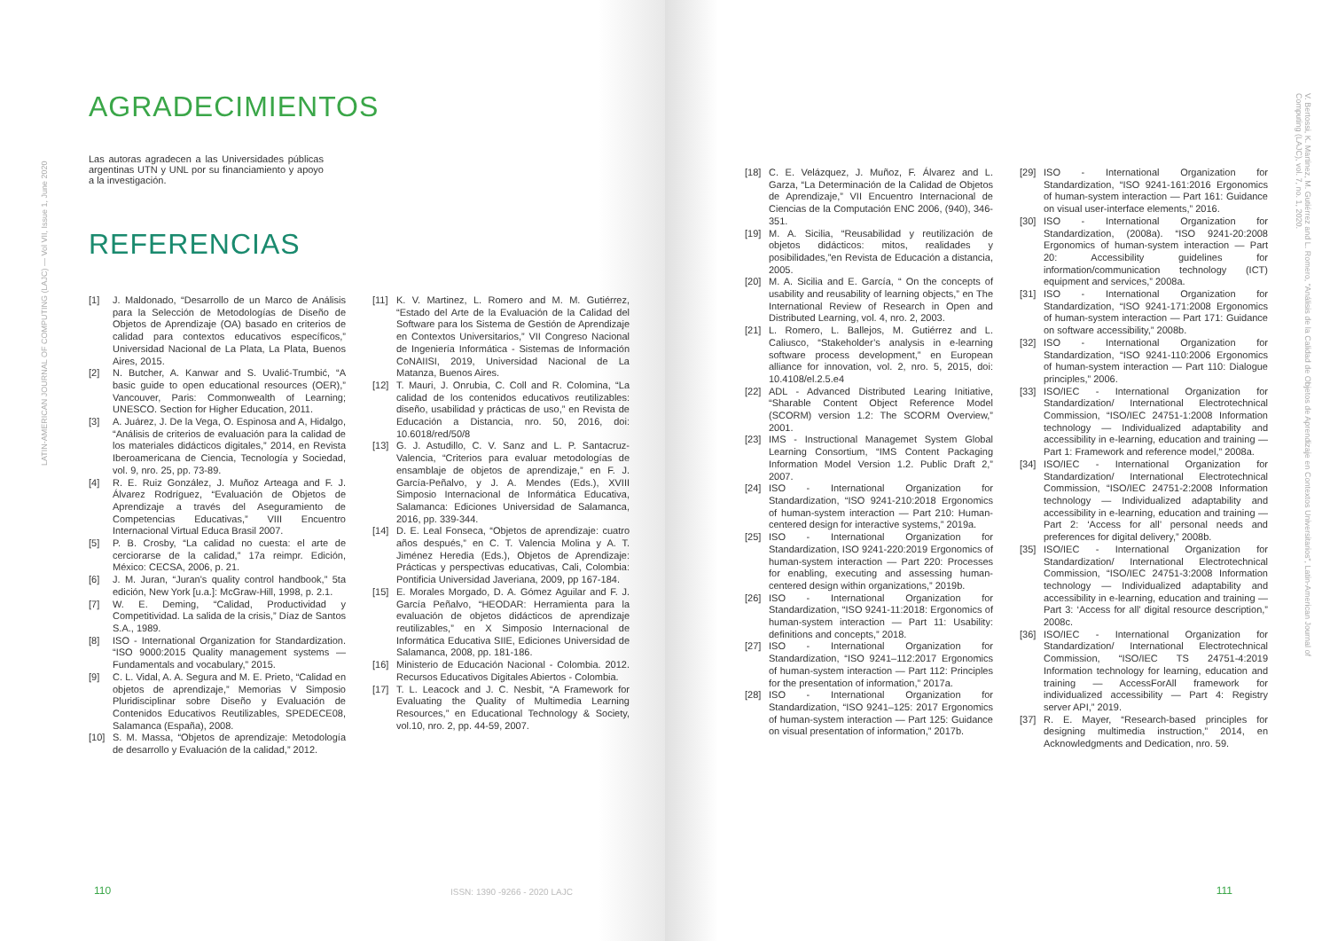LATIN-AMERICAN JOURNAL OF COMPUTING (LAJC) — Vol VII, Issue 1, June 2020
AGRADECIMIENTOS
Las autoras agradecen a las Universidades públicas argentinas UTN y UNL por su financiamiento y apoyo a la investigación.
REFERENCIAS
[1] J. Maldonado, “Desarrollo de un Marco de Análisis para la Selección de Metodologías de Diseño de Objetos de Aprendizaje (OA) basado en criterios de calidad para contextos educativos específicos,” Universidad Nacional de La Plata, La Plata, Buenos Aires, 2015.
[2] N. Butcher, A. Kanwar and S. Uvalić-Trumbić, “A basic guide to open educational resources (OER),” Vancouver, Paris: Commonwealth of Learning; UNESCO. Section for Higher Education, 2011.
[3] A. Juárez, J. De la Vega, O. Espinosa and A, Hidalgo, “Análisis de criterios de evaluación para la calidad de los materiales didácticos digitales,” 2014, en Revista Iberoamericana de Ciencia, Tecnología y Sociedad, vol. 9, nro. 25, pp. 73-89.
[4] R. E. Ruiz González, J. Muñoz Arteaga and F. J. Álvarez Rodríguez, “Evaluación de Objetos de Aprendizaje a través del Aseguramiento de Competencias Educativas,” VIII Encuentro Internacional Virtual Educa Brasil 2007.
[5] P. B. Crosby, “La calidad no cuesta: el arte de cerciorarse de la calidad,” 17a reimpr. Edición, México: CECSA, 2006, p. 21.
[6] J. M. Juran, “Juran's quality control handbook,” 5ta edición, New York [u.a.]: McGraw-Hill, 1998, p. 2.1.
[7] W. E. Deming, “Calidad, Productividad y Competitividad. La salida de la crisis,” Díaz de Santos S.A., 1989.
[8] ISO - International Organization for Standardization. “ISO 9000:2015 Quality management systems — Fundamentals and vocabulary,” 2015.
[9] C. L. Vidal, A. A. Segura and M. E. Prieto, “Calidad en objetos de aprendizaje,” Memorias V Simposio Pluridisciplinar sobre Diseño y Evaluación de Contenidos Educativos Reutilizables, SPEDECE08, Salamanca (España), 2008.
[10] S. M. Massa, “Objetos de aprendizaje: Metodología de desarrollo y Evaluación de la calidad,” 2012.
[11] K. V. Martinez, L. Romero and M. M. Gutiérrez, “Estado del Arte de la Evaluación de la Calidad del Software para los Sistema de Gestión de Aprendizaje en Contextos Universitarios,” VII Congreso Nacional de Ingeniería Informática - Sistemas de Información CoNAIISI, 2019, Universidad Nacional de La Matanza, Buenos Aires.
[12] T. Mauri, J. Onrubia, C. Coll and R. Colomina, “La calidad de los contenidos educativos reutilizables: diseño, usabilidad y prácticas de uso,” en Revista de Educación a Distancia, nro. 50, 2016, doi: 10.6018/red/50/8
[13] G. J. Astudillo, C. V. Sanz and L. P. Santacruz-Valencia, “Criterios para evaluar metodologías de ensamblaje de objetos de aprendizaje,” en F. J. García-Peñalvo, y J. A. Mendes (Eds.), XVIII Simposio Internacional de Informática Educativa, Salamanca: Ediciones Universidad de Salamanca, 2016, pp. 339-344.
[14] D. E. Leal Fonseca, “Objetos de aprendizaje: cuatro años después,” en C. T. Valencia Molina y A. T. Jiménez Heredia (Eds.), Objetos de Aprendizaje: Prácticas y perspectivas educativas, Cali, Colombia: Pontificia Universidad Javeriana, 2009, pp 167-184.
[15] E. Morales Morgado, D. A. Gómez Aguilar and F. J. García Peñalvo, “HEODAR: Herramienta para la evaluación de objetos didácticos de aprendizaje reutilizables,” en X Simposio Internacional de Informática Educativa SIIE, Ediciones Universidad de Salamanca, 2008, pp. 181-186.
[16] Ministerio de Educación Nacional - Colombia. 2012. Recursos Educativos Digitales Abiertos - Colombia.
[17] T. L. Leacock and J. C. Nesbit, “A Framework for Evaluating the Quality of Multimedia Learning Resources,” en Educational Technology & Society, vol.10, nro. 2, pp. 44-59, 2007.
110 ISSN: 1390 -9266 - 2020 LAJC
[18] C. E. Velázquez, J. Muñoz, F. Álvarez and L. Garza, “La Determinación de la Calidad de Objetos de Aprendizaje,” VII Encuentro Internacional de Ciencias de la Computación ENC 2006, (940), 346-351.
[19] M. A. Sicilia, “Reusabilidad y reutilización de objetos didácticos: mitos, realidades y posibilidades,”en Revista de Educación a distancia, 2005.
[20] M. A. Sicilia and E. García, “ On the concepts of usability and reusability of learning objects,” en The International Review of Research in Open and Distributed Learning, vol. 4, nro. 2, 2003.
[21] L. Romero, L. Ballejos, M. Gutiérrez and L. Caliusco, “Stakeholder’s analysis in e-learning software process development,” en European alliance for innovation, vol. 2, nro. 5, 2015, doi: 10.4108/el.2.5.e4
[22] ADL - Advanced Distributed Learing Initiative, “Sharable Content Object Reference Model (SCORM) version 1.2: The SCORM Overview,” 2001.
[23] IMS - Instructional Managemet System Global Learning Consortium, “IMS Content Packaging Information Model Version 1.2. Public Draft 2,” 2007.
[24] ISO - International Organization for Standardization, “ISO 9241-210:2018 Ergonomics of human-system interaction — Part 210: Human-centered design for interactive systems,” 2019a.
[25] ISO - International Organization for Standardization, ISO 9241-220:2019 Ergonomics of human-system interaction — Part 220: Processes for enabling, executing and assessing human-centered design within organizations,” 2019b.
[26] ISO - International Organization for Standardization, “ISO 9241-11:2018: Ergonomics of human-system interaction — Part 11: Usability: definitions and concepts,” 2018.
[27] ISO - International Organization for Standardization, “ISO 9241–112:2017 Ergonomics of human-system interaction — Part 112: Principles for the presentation of information,” 2017a.
[28] ISO - International Organization for Standardization, “ISO 9241–125: 2017 Ergonomics of human-system interaction — Part 125: Guidance on visual presentation of information,” 2017b.
[29] ISO - International Organization for Standardization, “ISO 9241-161:2016 Ergonomics of human-system interaction — Part 161: Guidance on visual user-interface elements,” 2016.
[30] ISO - International Organization for Standardization, (2008a). “ISO 9241-20:2008 Ergonomics of human-system interaction — Part 20: Accessibility guidelines for information/communication technology (ICT) equipment and services,” 2008a.
[31] ISO - International Organization for Standardization, “ISO 9241-171:2008 Ergonomics of human-system interaction — Part 171: Guidance on software accessibility,” 2008b.
[32] ISO - International Organization for Standardization, “ISO 9241-110:2006 Ergonomics of human-system interaction — Part 110: Dialogue principles,” 2006.
[33] ISO/IEC - International Organization for Standardization/ International Electrotechnical Commission, “ISO/IEC 24751-1:2008 Information technology — Individualized adaptability and accessibility in e-learning, education and training — Part 1: Framework and reference model,” 2008a.
[34] ISO/IEC - International Organization for Standardization/ International Electrotechnical Commission, “ISO/IEC 24751-2:2008 Information technology — Individualized adaptability and accessibility in e-learning, education and training — Part 2: ‘Access for all’ personal needs and preferences for digital delivery,” 2008b.
[35] ISO/IEC - International Organization for Standardization/ International Electrotechnical Commission, “ISO/IEC 24751-3:2008 Information technology — Individualized adaptability and accessibility in e-learning, education and training — Part 3: ‘Access for all’ digital resource description,” 2008c.
[36] ISO/IEC - International Organization for Standardization/ International Electrotechnical Commission, “ISO/IEC TS 24751-4:2019 Information technology for learning, education and training — AccessForAll framework for individualized accessibility — Part 4: Registry server API,” 2019.
[37] R. E. Mayer, “Research-based principles for designing multimedia instruction,” 2014, en Acknowledgments and Dedication, nro. 59.
V. Bertossi, K. Martinez, M. Gutiérrez and L. Romero, “Análisis de la Calidad de Objetos de Aprendizaje en Contextos Universitarios”, Latin-American Journal of Computing (LAJC), vol. 7, no. 1, 2020.
111